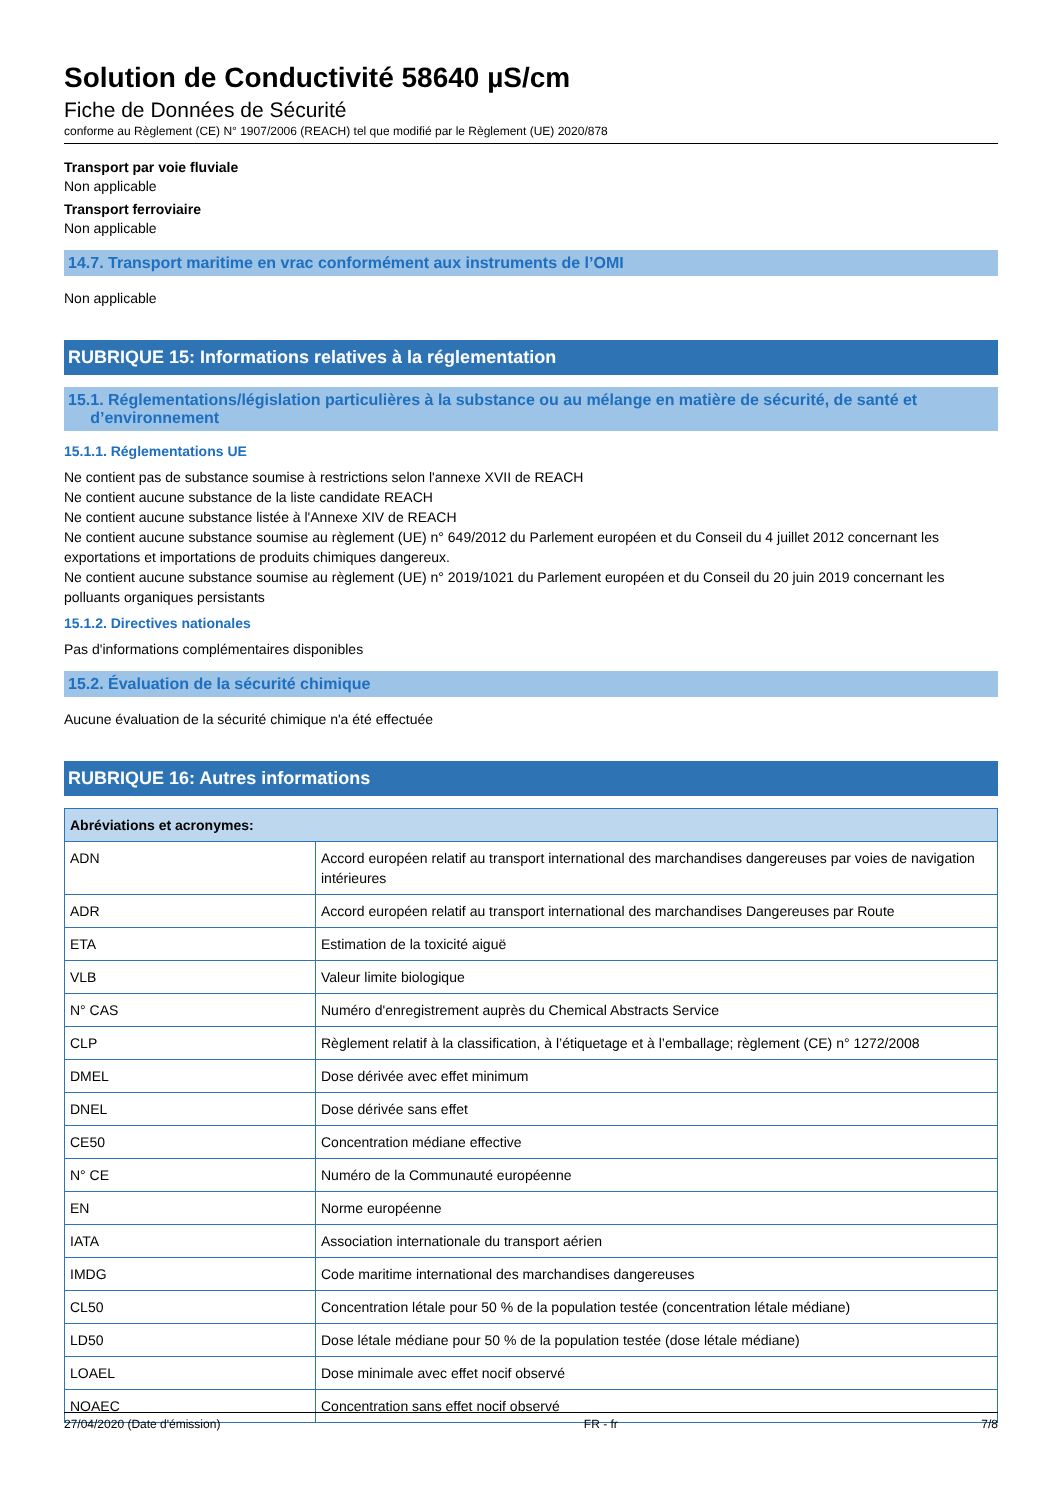Solution de Conductivité 58640 µS/cm
Fiche de Données de Sécurité
conforme au Règlement (CE) N° 1907/2006 (REACH) tel que modifié par le Règlement (UE) 2020/878
Transport par voie fluviale
Non applicable
Transport ferroviaire
Non applicable
14.7. Transport maritime en vrac conformément aux instruments de l’OMI
Non applicable
RUBRIQUE 15: Informations relatives à la réglementation
15.1. Réglementations/législation particulières à la substance ou au mélange en matière de sécurité, de santé et
d’environnement
15.1.1. Réglementations UE
Ne contient pas de substance soumise à restrictions selon l'annexe XVII de REACH
Ne contient aucune substance de la liste candidate REACH
Ne contient aucune substance listée à l'Annexe XIV de REACH
Ne contient aucune substance soumise au règlement (UE) n° 649/2012 du Parlement européen et du Conseil du 4 juillet 2012 concernant les exportations et importations de produits chimiques dangereux.
Ne contient aucune substance soumise au règlement (UE) n° 2019/1021 du Parlement européen et du Conseil du 20 juin 2019 concernant les polluants organiques persistants
15.1.2. Directives nationales
Pas d'informations complémentaires disponibles
15.2. Évaluation de la sécurité chimique
Aucune évaluation de la sécurité chimique n'a été effectuée
RUBRIQUE 16: Autres informations
| Abréviations et acronymes: | |
| --- | --- |
| ADN | Accord européen relatif au transport international des marchandises dangereuses par voies de navigation intérieures |
| ADR | Accord européen relatif au transport international des marchandises Dangereuses par Route |
| ETA | Estimation de la toxicité aiguë |
| VLB | Valeur limite biologique |
| N° CAS | Numéro d'enregistrement auprès du Chemical Abstracts Service |
| CLP | Règlement relatif à la classification, à l’étiquetage et à l’emballage; règlement (CE) n° 1272/2008 |
| DMEL | Dose dérivée avec effet minimum |
| DNEL | Dose dérivée sans effet |
| CE50 | Concentration médiane effective |
| N° CE | Numéro de la Communauté européenne |
| EN | Norme européenne |
| IATA | Association internationale du transport aérien |
| IMDG | Code maritime international des marchandises dangereuses |
| CL50 | Concentration létale pour 50 % de la population testée (concentration létale médiane) |
| LD50 | Dose létale médiane pour 50 % de la population testée (dose létale médiane) |
| LOAEL | Dose minimale avec effet nocif observé |
| NOAEC | Concentration sans effet nocif observé |
27/04/2020 (Date d'émission) FR - fr 7/8